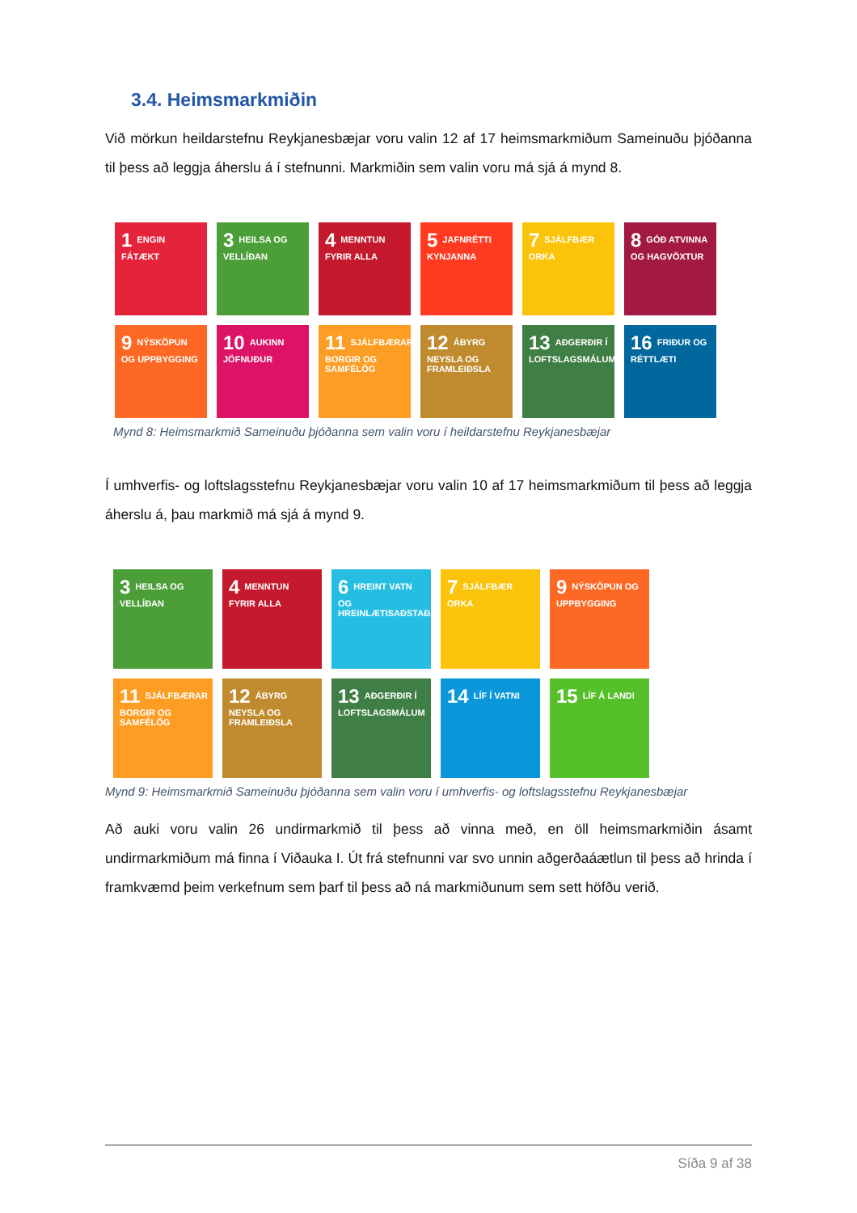3.4. Heimsmarkmiðin
Við mörkun heildarstefnu Reykjanesbæjar voru valin 12 af 17 heimsmarkmiðum Sameinuðu þjóðanna til þess að leggja áherslu á í stefnunni. Markmiðin sem valin voru má sjá á mynd 8.
1 ENGIN FÁTÆKT
3 HEILSA OG VELLÍÐAN
4 MENNTUN FYRIR ALLA
5 JAFNRÉTTI KYNJANNA
7 SJÁLFBÆR ORKA
8 GÓÐ ATVINNA OG HAGVÖXTUR
9 NÝSKÖPUN OG UPPBYGGING
10 AUKINN JÖFNUÐUR
11 SJÁLFBÆRAR BORGIR OG SAMFÉLÖG
12 ÁBYRG NEYSLA OG FRAMLEIÐSLA
13 AÐGERÐIR Í LOFTSLAGSMÁLUM
16 FRIÐUR OG RÉTTLÆTI
Mynd 8: Heimsmarkmið Sameinuðu þjóðanna sem valin voru í heildarstefnu Reykjanesbæjar
Í umhverfis- og loftslagsstefnu Reykjanesbæjar voru valin 10 af 17 heimsmarkmiðum til þess að leggja áherslu á, þau markmið má sjá á mynd 9.
3 HEILSA OG VELLÍÐAN
4 MENNTUN FYRIR ALLA
6 HREINT VATN OG HREINLÆTISAÐSTAÐA
7 SJÁLFBÆR ORKA
9 NÝSKÖPUN OG UPPBYGGING
11 SJÁLFBÆRAR BORGIR OG SAMFÉLÖG
12 ÁBYRG NEYSLA OG FRAMLEIÐSLA
13 AÐGERÐIR Í LOFTSLAGSMÁLUM
14 LÍF Í VATNI
15 LÍF Á LANDI
Mynd 9: Heimsmarkmið Sameinuðu þjóðanna sem valin voru í umhverfis- og loftslagsstefnu Reykjanesbæjar
Að auki voru valin 26 undirmarkmið til þess að vinna með, en öll heimsmarkmiðin ásamt undirmarkmiðum má finna í Viðauka I. Út frá stefnunni var svo unnin aðgerðaáætlun til þess að hrinda í framkvæmd þeim verkefnum sem þarf til þess að ná markmiðunum sem sett höfðu verið.
Síða 9 af 38